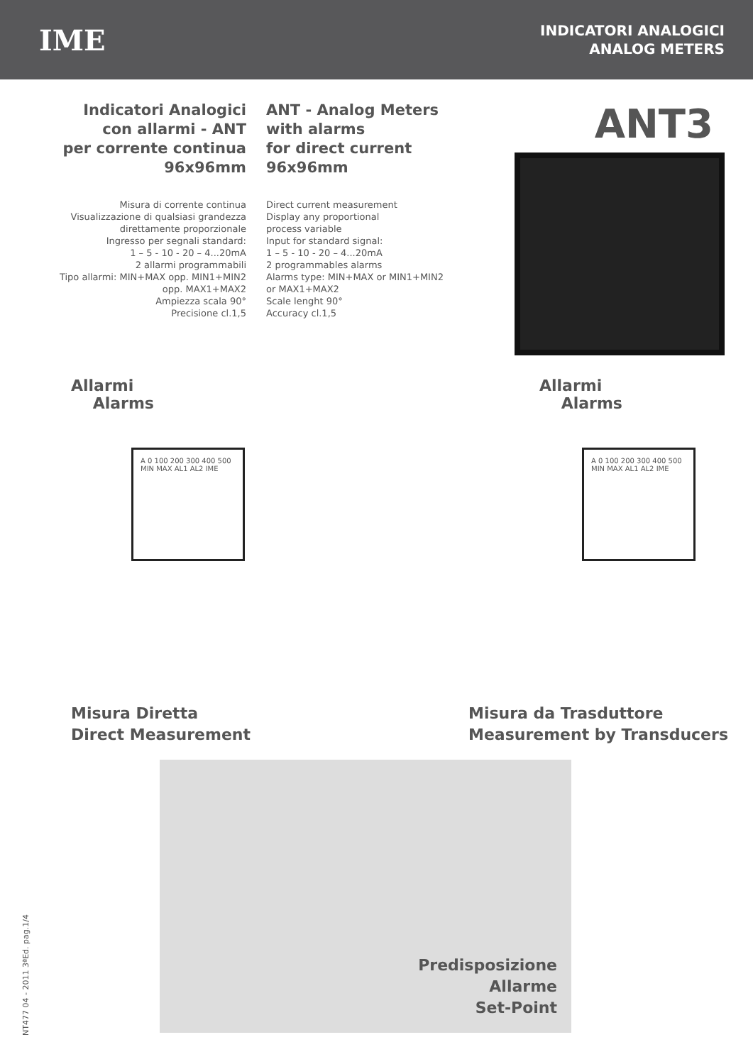IME
INDICATORI ANALOGICI
ANALOG METERS
Indicatori Analogici
con allarmi - ANT
per corrente continua
96x96mm
Misura di corrente continua
Visualizzazione di qualsiasi grandezza
direttamente proporzionale
Ingresso per segnali standard:
1 – 5 - 10 - 20 – 4...20mA
2 allarmi programmabili
Tipo allarmi: MIN+MAX opp. MIN1+MIN2
opp. MAX1+MAX2
Ampiezza scala 90°
Precisione cl.1,5
ANT - Analog Meters
with alarms
for direct current
96x96mm
Direct current measurement
Display any proportional
process variable
Input for standard signal:
1 – 5 - 10 - 20 – 4...20mA
2 programmables alarms
Alarms type: MIN+MAX or MIN1+MIN2
or MAX1+MAX2
Scale lenght 90°
Accuracy cl.1,5
ANT3
Allarmi
Alarms
A 0 100 200 300 400 500 MIN MAX AL1 AL2 IME
Misura Diretta
Direct Measurement
Allarmi
Alarms
A 0 100 200 300 400 500 MIN MAX AL1 AL2 IME
Misura da Trasduttore
Measurement by Transducers
Predisposizione
Allarme
Set-Point
NT477 04 - 2011 3ªEd. pag.1/4